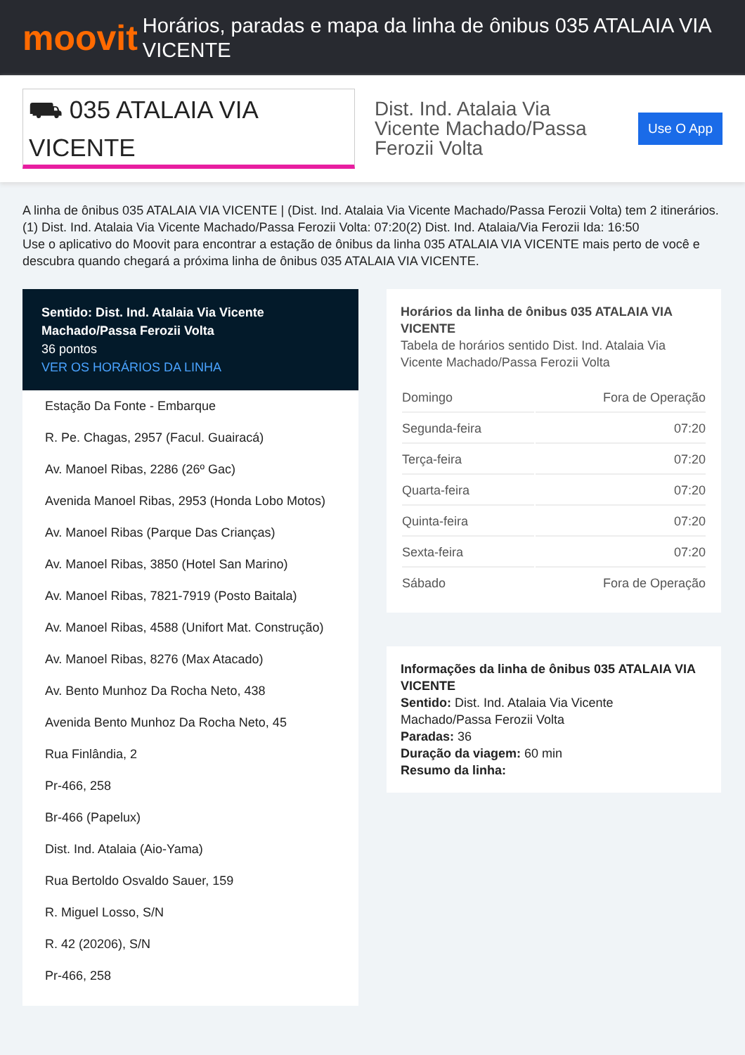moovit
Horários, paradas e mapa da linha de ônibus 035 ATALAIA VIA VICENTE
⛟ 035 ATALAIA VIA VICENTE
Dist. Ind. Atalaia Via Vicente Machado/Passa Ferozii Volta
Use O App
A linha de ônibus 035 ATALAIA VIA VICENTE | (Dist. Ind. Atalaia Via Vicente Machado/Passa Ferozii Volta) tem 2 itinerários.
(1) Dist. Ind. Atalaia Via Vicente Machado/Passa Ferozii Volta: 07:20(2) Dist. Ind. Atalaia/Via Ferozii Ida: 16:50
Use o aplicativo do Moovit para encontrar a estação de ônibus da linha 035 ATALAIA VIA VICENTE mais perto de você e descubra quando chegará a próxima linha de ônibus 035 ATALAIA VIA VICENTE.
Sentido: Dist. Ind. Atalaia Via Vicente Machado/Passa Ferozii Volta
36 pontos
VER OS HORÁRIOS DA LINHA
Estação Da Fonte - Embarque
R. Pe. Chagas, 2957 (Facul. Guairacá)
Av. Manoel Ribas, 2286 (26º Gac)
Avenida Manoel Ribas, 2953 (Honda Lobo Motos)
Av. Manoel Ribas (Parque Das Crianças)
Av. Manoel Ribas, 3850 (Hotel San Marino)
Av. Manoel Ribas, 7821-7919 (Posto Baitala)
Av. Manoel Ribas, 4588 (Unifort Mat. Construção)
Av. Manoel Ribas, 8276 (Max Atacado)
Av. Bento Munhoz Da Rocha Neto, 438
Avenida Bento Munhoz Da Rocha Neto, 45
Rua Finlândia, 2
Pr-466, 258
Br-466 (Papelux)
Dist. Ind. Atalaia (Aio-Yama)
Rua Bertoldo Osvaldo Sauer, 159
R. Miguel Losso, S/N
R. 42 (20206), S/N
Pr-466, 258
Horários da linha de ônibus 035 ATALAIA VIA VICENTE
Tabela de horários sentido Dist. Ind. Atalaia Via Vicente Machado/Passa Ferozii Volta
| Domingo | Fora de Operação |
| Segunda-feira | 07:20 |
| Terça-feira | 07:20 |
| Quarta-feira | 07:20 |
| Quinta-feira | 07:20 |
| Sexta-feira | 07:20 |
| Sábado | Fora de Operação |
Informações da linha de ônibus 035 ATALAIA VIA VICENTE
Sentido: Dist. Ind. Atalaia Via Vicente Machado/Passa Ferozii Volta
Paradas: 36
Duração da viagem: 60 min
Resumo da linha: